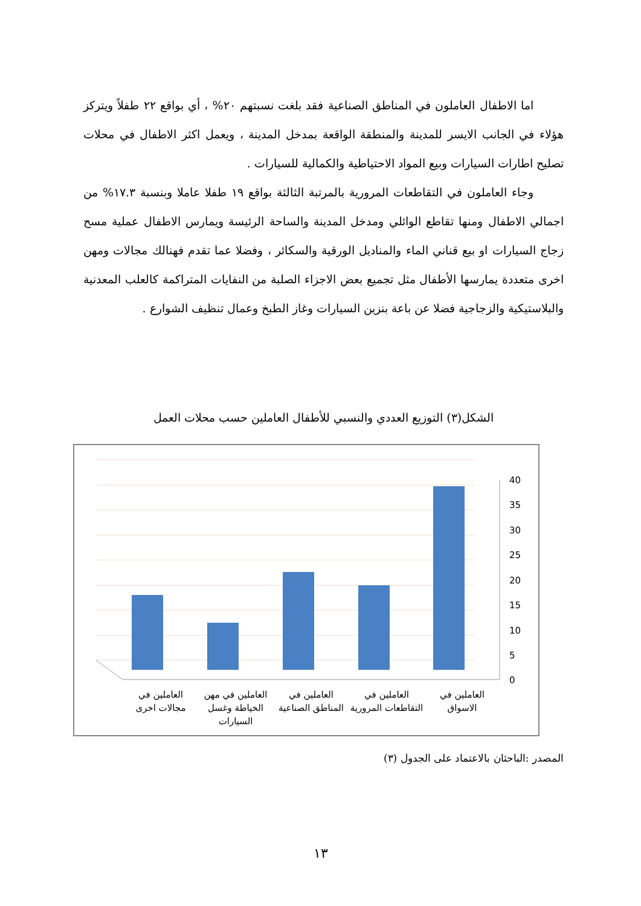اما الاطفال العاملون في المناطق الصناعية فقد بلغت نسبتهم ٢٠% ، أي بواقع ٢٢ طفلاً ويتركز هؤلاء في الجانب الايسر للمدينة والمنطقة الواقعة بمدخل المدينة ، ويعمل اكثر الاطفال في محلات تصليح اطارات السيارات وبيع المواد الاحتياطية والكمالية للسيارات .
وجاء العاملون في التقاطعات المرورية بالمرتبة الثالثة بواقع ١٩ طفلا عاملا وبنسبة ١٧.٣% من اجمالي الاطفال ومنها تقاطع الوائلي ومدخل المدينة والساحة الرئيسة ويمارس الاطفال عملية مسح زجاج السيارات او بيع قناني الماء والمناديل الورقية والسكائر ، وفضلا عما تقدم فهنالك مجالات ومهن اخرى متعددة يمارسها الأطفال مثل تجميع بعض الاجزاء الصلبة من النفايات المتراكمة كالعلب المعدنية والبلاستيكية والزجاجية فضلا عن باعة بنزين السيارات وغاز الطبخ وعمال تنظيف الشوارع .
الشكل(٣) التوزيع العددي والنسبي للأطفال العاملين حسب محلات العمل
40
35
30
25
20
15
10
5
0
العاملين في
مجالات اخرى
العاملين في مهن
الخياطة وغسل
السيارات
العاملين في
المناطق الصناعية
العاملين في
التقاطعات المرورية
العاملين في
الاسواق
المصدر :الباحثان بالاعتماد على الجدول (٣)
١٣